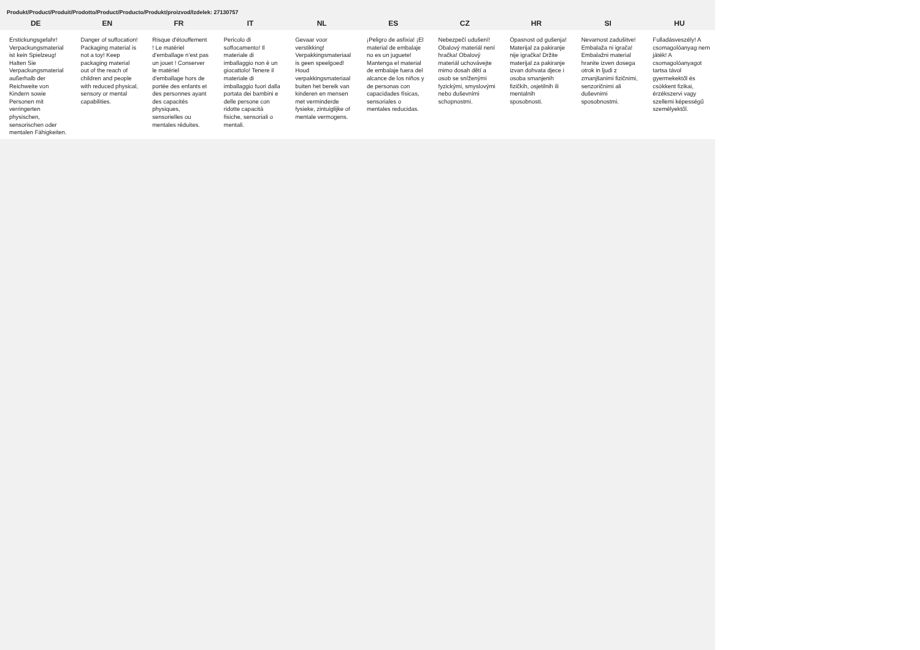Produkt/Product/Produit/Prodotto/Product/Producto/Produkt/proizvod/Izdelek: 27130757
| DE | EN | FR | IT | NL | ES | CZ | HR | SI | HU |
| --- | --- | --- | --- | --- | --- | --- | --- | --- | --- |
| Erstickungsgefahr! Verpackungsmaterial ist kein Spielzeug! Halten Sie Verpackungsmaterial außerhalb der Reichweite von Kindern sowie Personen mit verringerten physischen, sensorischen oder mentalen Fähigkeiten. | Danger of suffocation! Packaging material is not a toy! Keep packaging material out of the reach of children and people with reduced physical, sensory or mental capabilities. | Risque d'étouffement ! Le matériel d’emballage n’est pas un jouet ! Conserver le matériel d'emballage hors de portée des enfants et des personnes ayant des capacités physiques, sensorielles ou mentales réduites. | Pericolo di soffocamento! Il materiale di imballaggio non è un giocattolo! Tenere il materiale di imballaggio fuori dalla portata dei bambini e delle persone con ridotte capacità fisiche, sensoriali o mentali. | Gevaar voor verstikking! Verpakkingsmateriaal is geen speelgoed! Houd verpakkingsmateriaal buiten het bereik van kinderen en mensen met verminderde fysieke, zintuiglijke of mentale vermogens. | ¡Peligro de asfixia! ¡El material de embalaje no es un juguete! Mantenga el material de embalaje fuera del alcance de los niños y de personas con capacidades físicas, sensoriales o mentales reducidas. | Nebezpečí udušení! Obalový materiál není hračka! Obalový materiál uchovávejte mimo dosah dětí a osob se sníženými fyzickými, smyslovými nebo duševními schopnostmi. | Opasnost od gušenja! Materijal za pakiranje nije igračka! Držite materijal za pakiranje izvan dohvata djece i osoba smanjenih fizičkih, osjetilnih ili mentalnih sposobnosti. | Nevarnost zadušitve! Embalaža ni igrača! Embalažni material hranite izven dosega otrok in ljudi z zmanjšanimi fizičnimi, senzoričnimi ali duševnimi sposobnostmi. | Fulladásveszély! A csomagolóanyag nem játék! A csomagolóanyagot tartsa távol gyermekektől és csökkent fizikai, érzékszervi vagy szellemi képességű személyektől. |